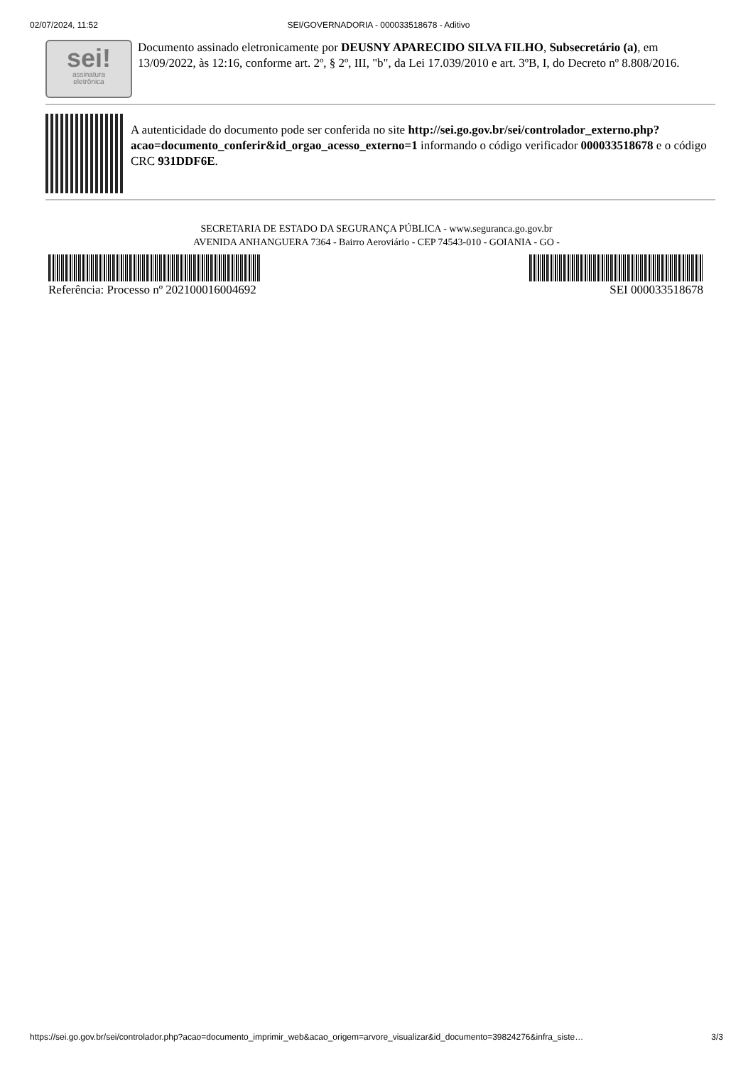02/07/2024, 11:52 SEI/GOVERNADORIA - 000033518678 - Aditivo
sei!
assinatura
eletrônica
Documento assinado eletronicamente por DEUSNY APARECIDO SILVA FILHO, Subsecretário (a), em 13/09/2022, às 12:16, conforme art. 2º, § 2º, III, "b", da Lei 17.039/2010 e art. 3ºB, I, do Decreto nº 8.808/2016.
A autenticidade do documento pode ser conferida no site http://sei.go.gov.br/sei/controlador_externo.php?acao=documento_conferir&id_orgao_acesso_externo=1 informando o código verificador 000033518678 e o código CRC 931DDF6E.
SECRETARIA DE ESTADO DA SEGURANÇA PÚBLICA - www.seguranca.go.gov.br
AVENIDA ANHANGUERA 7364 - Bairro Aeroviário - CEP 74543-010 - GOIANIA - GO -
Referência: Processo nº 202100016004692 SEI 000033518678
https://sei.go.gov.br/sei/controlador.php?acao=documento_imprimir_web&acao_origem=arvore_visualizar&id_documento=39824276&infra_siste… 3/3